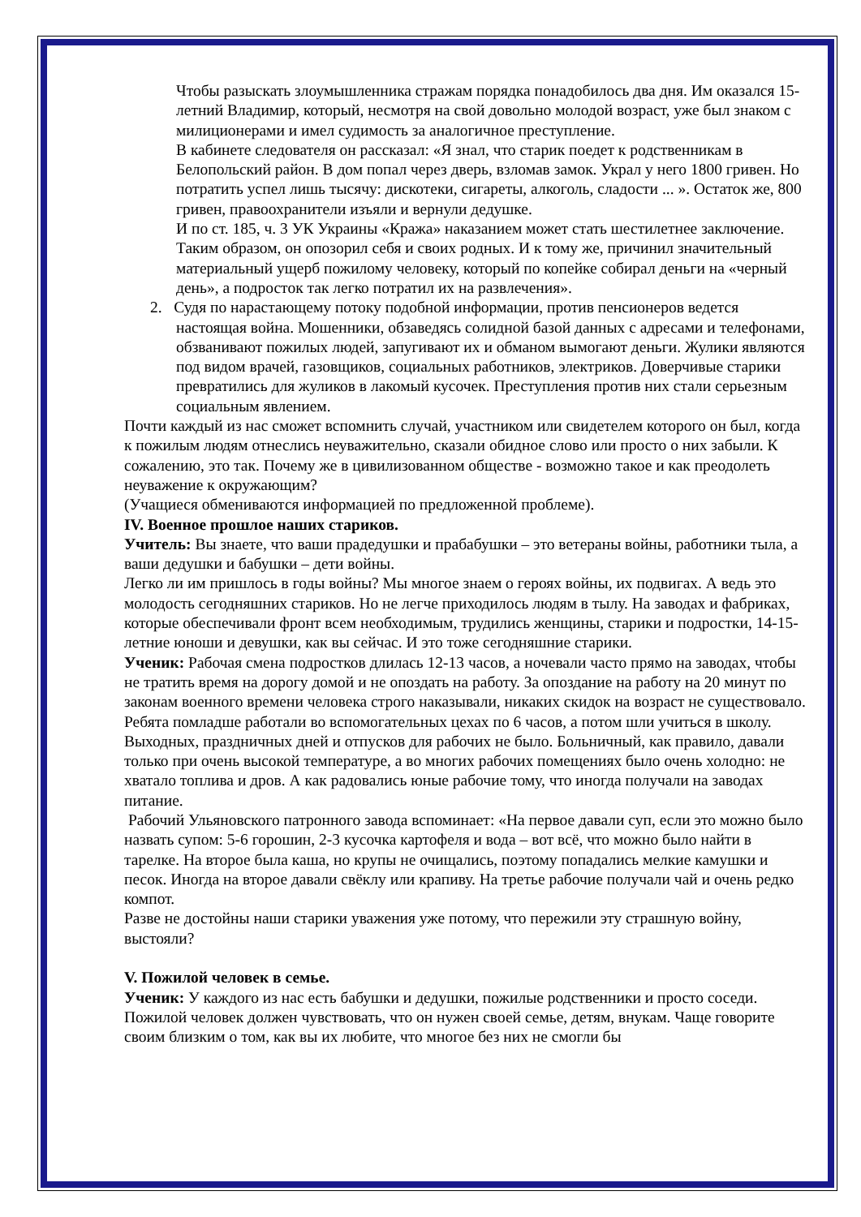Чтобы разыскать злоумышленника стражам порядка понадобилось два дня. Им оказался 15-летний Владимир, который, несмотря на свой довольно молодой возраст, уже был знаком с милиционерами и имел судимость за аналогичное преступление.
В кабинете следователя он рассказал: «Я знал, что старик поедет к родственникам в Белопольский район. В дом попал через дверь, взломав замок. Украл у него 1800 гривен. Но потратить успел лишь тысячу: дискотеки, сигареты, алкоголь, сладости ... ». Остаток же, 800 гривен, правоохранители изъяли и вернули дедушке.
И по ст. 185, ч. 3 УК Украины «Кража» наказанием может стать шестилетнее заключение. Таким образом, он опозорил себя и своих родных. И к тому же, причинил значительный материальный ущерб пожилому человеку, который по копейке собирал деньги на «черный день», а подросток так легко потратил их на развлечения».
2. Судя по нарастающему потоку подобной информации, против пенсионеров ведется настоящая война. Мошенники, обзаведясь солидной базой данных с адресами и телефонами, обзванивают пожилых людей, запугивают их и обманом вымогают деньги. Жулики являются под видом врачей, газовщиков, социальных работников, электриков. Доверчивые старики превратились для жуликов в лакомый кусочек. Преступления против них стали серьезным социальным явлением.
Почти каждый из нас сможет вспомнить случай, участником или свидетелем которого он был, когда к пожилым людям отнеслись неуважительно, сказали обидное слово или просто о них забыли. К сожалению, это так. Почему же в цивилизованном обществе - возможно такое и как преодолеть неуважение к окружающим?
(Учащиеся обмениваются информацией по предложенной проблеме).
IV. Военное прошлое наших стариков.
Учитель: Вы знаете, что ваши прадедушки и прабабушки – это ветераны войны, работники тыла, а ваши дедушки и бабушки – дети войны.
Легко ли им пришлось в годы войны? Мы многое знаем о героях войны, их подвигах. А ведь это молодость сегодняшних стариков. Но не легче приходилось людям в тылу. На заводах и фабриках, которые обеспечивали фронт всем необходимым, трудились женщины, старики и подростки, 14-15-летние юноши и девушки, как вы сейчас. И это тоже сегодняшние старики.
Ученик: Рабочая смена подростков длилась 12-13 часов, а ночевали часто прямо на заводах, чтобы не тратить время на дорогу домой и не опоздать на работу. За опоздание на работу на 20 минут по законам военного времени человека строго наказывали, никаких скидок на возраст не существовало. Ребята помладше работали во вспомогательных цехах по 6 часов, а потом шли учиться в школу. Выходных, праздничных дней и отпусков для рабочих не было. Больничный, как правило, давали только при очень высокой температуре, а во многих рабочих помещениях было очень холодно: не хватало топлива и дров. А как радовались юные рабочие тому, что иногда получали на заводах питание.
Рабочий Ульяновского патронного завода вспоминает: «На первое давали суп, если это можно было назвать супом: 5-6 горошин, 2-3 кусочка картофеля и вода – вот всё, что можно было найти в тарелке. На второе была каша, но крупы не очищались, поэтому попадались мелкие камушки и песок. Иногда на второе давали свёклу или крапиву. На третье рабочие получали чай и очень редко компот.
Разве не достойны наши старики уважения уже потому, что пережили эту страшную войну, выстояли?
V. Пожилой человек в семье.
Ученик: У каждого из нас есть бабушки и дедушки, пожилые родственники и просто соседи. Пожилой человек должен чувствовать, что он нужен своей семье, детям, внукам. Чаще говорите своим близким о том, как вы их любите, что многое без них не смогли бы